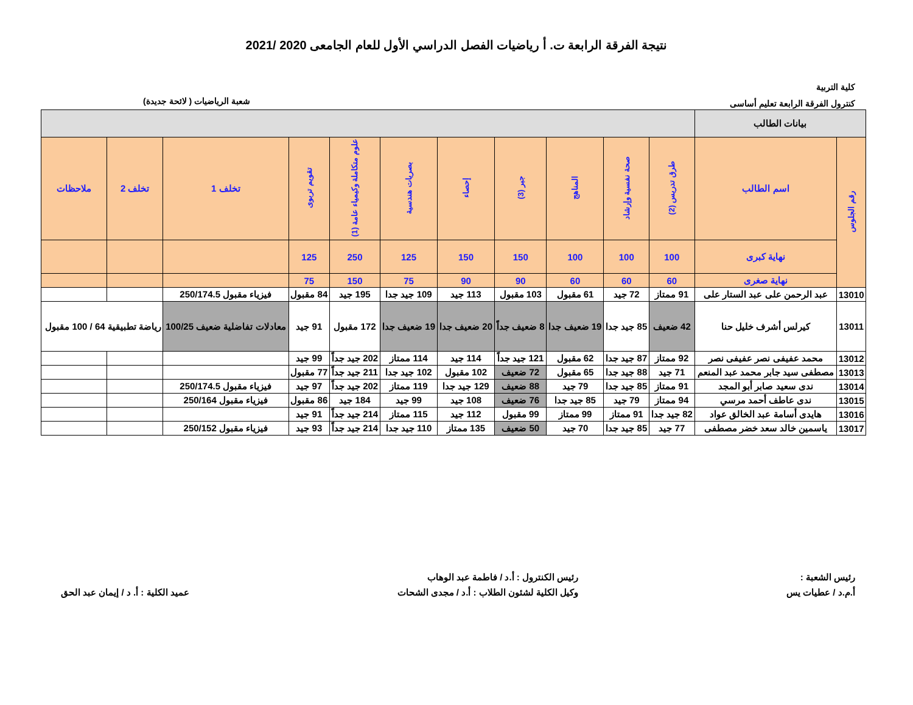نتيجة الفرقة الرابعة ت. أ رياضيات الفصل الدراسي الأول للعام الجامعى 2020 /2021
كلية التربية
كنترول الفرقة الرابعة تعليم أساسى
شعبة الرياضيات ( لائحة جديدة)
| بيانات الطالب | | | | | | | | | | | | |
| رقم الجلوس | اسم الطالب | طرق تدريس (2) | صحة نفسية وإرشاد | المناهج | جبر (3) | إحصاء | بصريات هندسية | علوم متكاملة وكيمياء عامة (1) | تقويم تربوى | تخلف 1 | تخلف 2 | ملاحظات |
| | نهاية كبرى | 100 | 100 | 100 | 150 | 150 | 125 | 250 | 125 | | | |
| | نهاية صغرى | 60 | 60 | 60 | 90 | 90 | 75 | 150 | 75 | | | |
| 13010 | عبد الرحمن على عبد الستار على | 91 ممتاز | 72 جيد | 61 مقبول | 103 مقبول | 113 جيد | 109 جيد جدا | 195 جيد | 84 مقبول | فيزياء مقبول 250/174.5 | | |
| 13011 | كيرلس أشرف خليل حنا | 42 ضعيف | 85 جيد جدا | 19 ضعيف جدا | 8 ضعيف جداً | 20 ضعيف جدا | 19 ضعيف جدا | 172 مقبول | 91 جيد | معادلات تفاضلية ضعيف 100/25 | رياضة تطبيقية 64 / 100 مقبول | |
| 13012 | محمد عفيفى نصر عفيفى نصر | 92 ممتاز | 87 جيد جدا | 62 مقبول | 121 جيد جداً | 114 جيد | 114 ممتاز | 202 جيد جداً | 99 جيد | | | |
| 13013 | مصطفى سيد جابر محمد عبد المنعم | 71 جيد | 88 جيد جدا | 65 مقبول | 72 ضعيف | 102 مقبول | 102 جيد جدا | 211 جيد جداً | 77 مقبول | | | |
| 13014 | ندى سعيد صابر أبو المجد | 91 ممتاز | 85 جيد جدا | 79 جيد | 88 ضعيف | 129 جيد جدا | 119 ممتاز | 202 جيد جداً | 97 جيد | فيزياء مقبول 250/174.5 | | |
| 13015 | ندى عاطف أحمد مرسي | 94 ممتاز | 79 جيد | 85 جيد جدا | 76 ضعيف | 108 جيد | 99 جيد | 184 جيد | 86 مقبول | فيزياء مقبول 250/164 | | |
| 13016 | هايدى أسامة عبد الخالق عواد | 82 جيد جدا | 91 ممتاز | 99 ممتاز | 99 مقبول | 112 جيد | 115 ممتاز | 214 جيد جداً | 91 جيد | | | |
| 13017 | ياسمين خالد سعد خضر مصطفى | 77 جيد | 85 جيد جدا | 70 جيد | 50 ضعيف | 135 ممتاز | 110 جيد جدا | 214 جيد جداً | 93 جيد | فيزياء مقبول 250/152 | | |
رئيس الشعبة :
أ.م.د / عطيات يس
رئيس الكنترول : أ.د / فاطمة عبد الوهاب
وكيل الكلية لشئون الطلاب : أ.د / مجدى الشحات
عميد الكلية : أ. د / إيمان عبد الحق